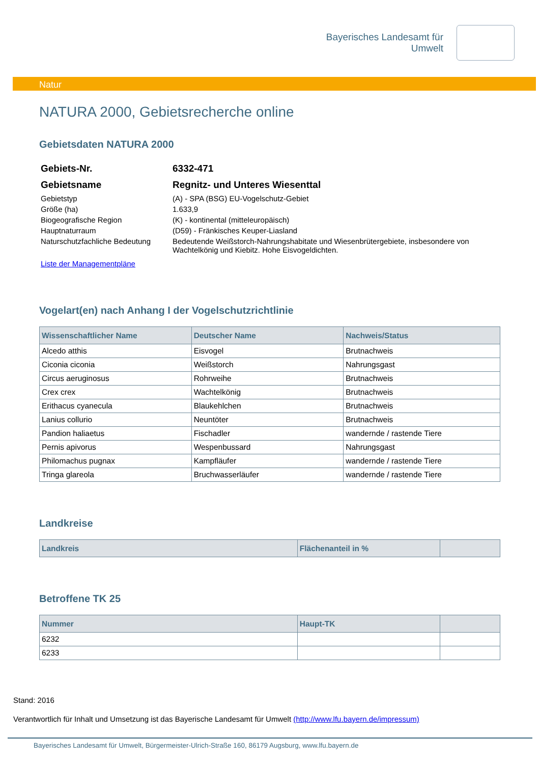Bayerisches Landesamt für
Umwelt
Natur
NATURA 2000, Gebietsrecherche online
Gebietsdaten NATURA 2000
| Gebiets-Nr. | 6332-471 |
| Gebietsname | Regnitz- und Unteres Wiesenttal |
| Gebietstyp | (A) - SPA (BSG) EU-Vogelschutz-Gebiet |
| Größe (ha) | 1.633,9 |
| Biogeografische Region | (K) - kontinental (mitteleuropäisch) |
| Hauptnaturraum | (D59) - Fränkisches Keuper-Liasland |
| Naturschutzfachliche Bedeutung | Bedeutende Weißstorch-Nahrungshabitate und Wiesenbrütergebiete, insbesondere von Wachtelkönig und Kiebitz. Hohe Eisvogeldichten. |
| Liste der Managementpläne | |
Vogelart(en) nach Anhang I der Vogelschutzrichtlinie
| Wissenschaftlicher Name | Deutscher Name | Nachweis/Status |
| --- | --- | --- |
| Alcedo atthis | Eisvogel | Brutnachweis |
| Ciconia ciconia | Weißstorch | Nahrungsgast |
| Circus aeruginosus | Rohrweihe | Brutnachweis |
| Crex crex | Wachtelkönig | Brutnachweis |
| Erithacus cyanecula | Blaukehlchen | Brutnachweis |
| Lanius collurio | Neuntöter | Brutnachweis |
| Pandion haliaetus | Fischadler | wandernde / rastende Tiere |
| Pernis apivorus | Wespenbussard | Nahrungsgast |
| Philomachus pugnax | Kampfläufer | wandernde / rastende Tiere |
| Tringa glareola | Bruchwasserläufer | wandernde / rastende Tiere |
Landkreise
| Landkreis | Flächenanteil in % | |
| --- | --- | --- |
Betroffene TK 25
| Nummer | Haupt-TK | |
| --- | --- | --- |
| 6232 | | |
| 6233 | | |
Stand: 2016
Verantwortlich für Inhalt und Umsetzung ist das Bayerische Landesamt für Umwelt (http://www.lfu.bayern.de/impressum)
Bayerisches Landesamt für Umwelt, Bürgermeister-Ulrich-Straße 160, 86179 Augsburg, www.lfu.bayern.de